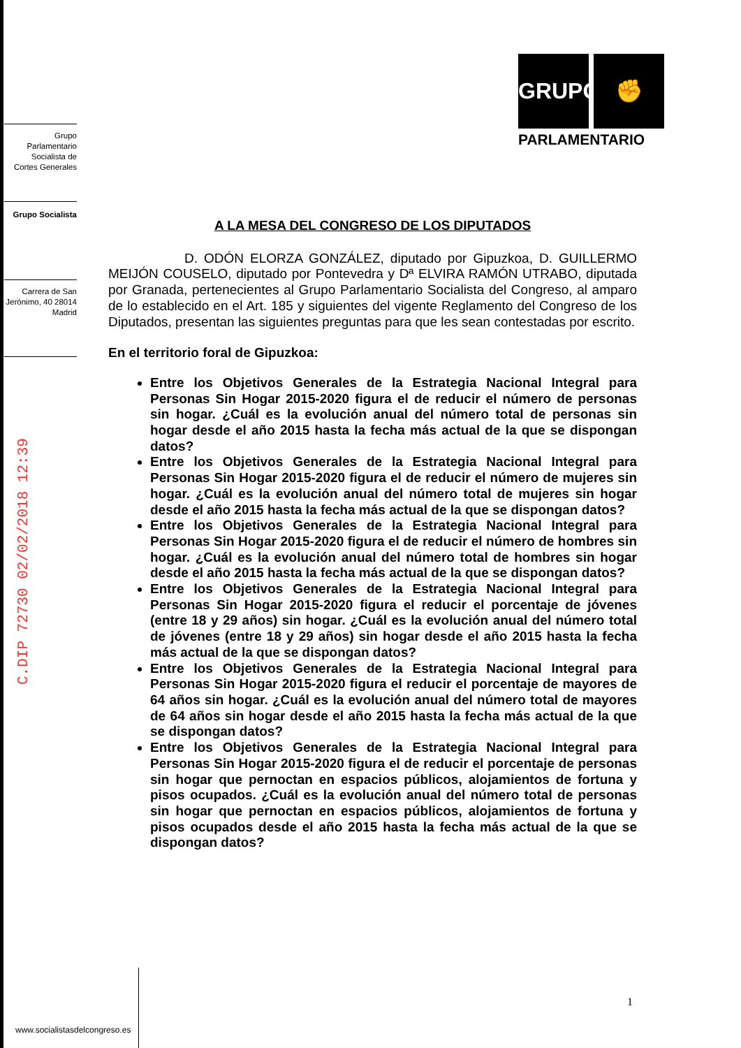Grupo Parlamentario Socialista de Cortes Generales
Grupo Socialista
Carrera de San Jerónimo, 40 28014 Madrid
C.DIP 72730 02/02/2018 12:39
GRUPO ✊
PARLAMENTARIO
A LA MESA DEL CONGRESO DE LOS DIPUTADOS
D. ODÓN ELORZA GONZÁLEZ, diputado por Gipuzkoa, D. GUILLERMO MEIJÓN COUSELO, diputado por Pontevedra y Dª ELVIRA RAMÓN UTRABO, diputada por Granada, pertenecientes al Grupo Parlamentario Socialista del Congreso, al amparo de lo establecido en el Art. 185 y siguientes del vigente Reglamento del Congreso de los Diputados, presentan las siguientes preguntas para que les sean contestadas por escrito.
En el territorio foral de Gipuzkoa:
Entre los Objetivos Generales de la Estrategia Nacional Integral para Personas Sin Hogar 2015-2020 figura el de reducir el número de personas sin hogar. ¿Cuál es la evolución anual del número total de personas sin hogar desde el año 2015 hasta la fecha más actual de la que se dispongan datos?
Entre los Objetivos Generales de la Estrategia Nacional Integral para Personas Sin Hogar 2015-2020 figura el de reducir el número de mujeres sin hogar. ¿Cuál es la evolución anual del número total de mujeres sin hogar desde el año 2015 hasta la fecha más actual de la que se dispongan datos?
Entre los Objetivos Generales de la Estrategia Nacional Integral para Personas Sin Hogar 2015-2020 figura el de reducir el número de hombres sin hogar. ¿Cuál es la evolución anual del número total de hombres sin hogar desde el año 2015 hasta la fecha más actual de la que se dispongan datos?
Entre los Objetivos Generales de la Estrategia Nacional Integral para Personas Sin Hogar 2015-2020 figura el reducir el porcentaje de jóvenes (entre 18 y 29 años) sin hogar. ¿Cuál es la evolución anual del número total de jóvenes (entre 18 y 29 años) sin hogar desde el año 2015 hasta la fecha más actual de la que se dispongan datos?
Entre los Objetivos Generales de la Estrategia Nacional Integral para Personas Sin Hogar 2015-2020 figura el reducir el porcentaje de mayores de 64 años sin hogar. ¿Cuál es la evolución anual del número total de mayores de 64 años sin hogar desde el año 2015 hasta la fecha más actual de la que se dispongan datos?
Entre los Objetivos Generales de la Estrategia Nacional Integral para Personas Sin Hogar 2015-2020 figura el de reducir el porcentaje de personas sin hogar que pernoctan en espacios públicos, alojamientos de fortuna y pisos ocupados. ¿Cuál es la evolución anual del número total de personas sin hogar que pernoctan en espacios públicos, alojamientos de fortuna y pisos ocupados desde el año 2015 hasta la fecha más actual de la que se dispongan datos?
1
www.socialistasdelcongreso.es